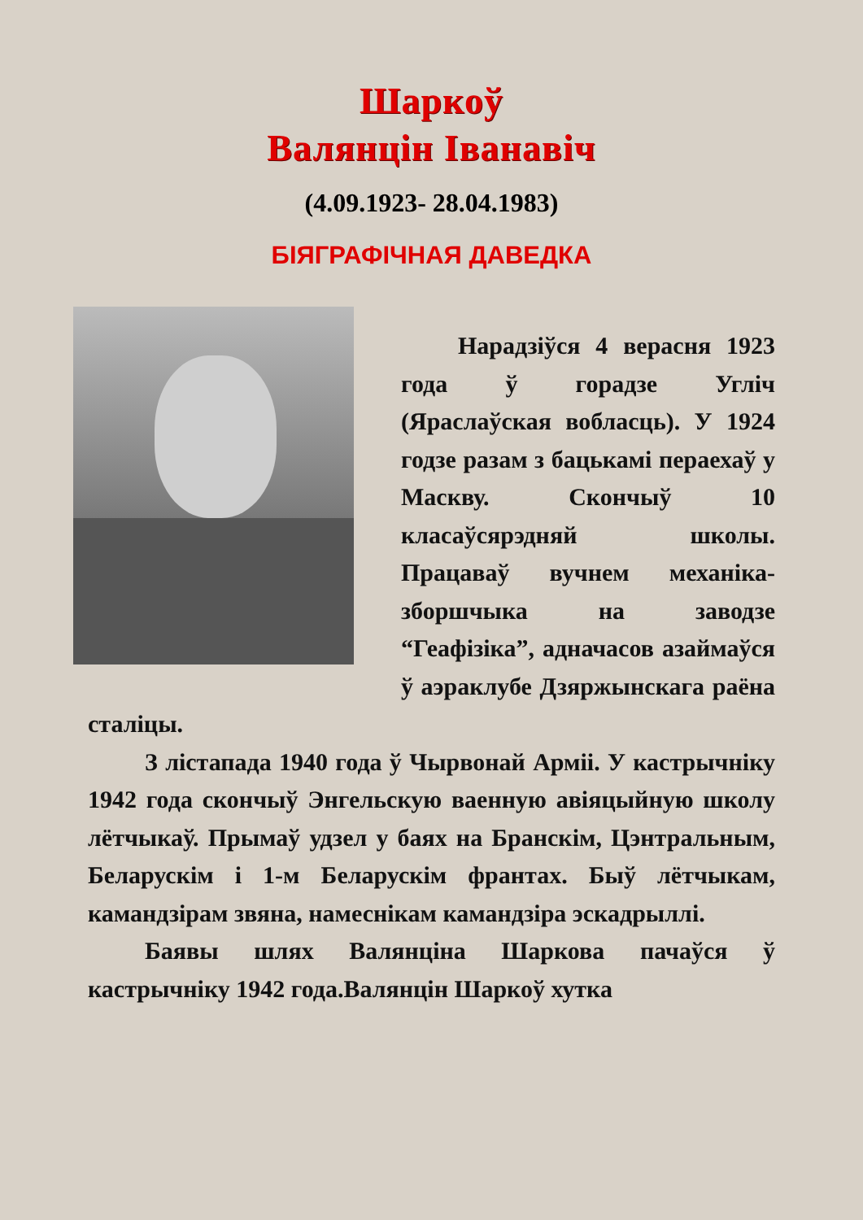Шаркоў
Валянцін Іванавіч
(4.09.1923- 28.04.1983)
БІЯГРАФІЧНАЯ ДАВЕДКА
Нарадзіўся 4 верасня 1923 года ў горадзе Угліч (Яраслаўская вобласць). У 1924 годзе разам з бацькамі пераехаў у Маскву. Скончыў 10 класаўсярэдняй школы. Працаваў вучнем механіка-зборшчыка на заводзе “Геафізіка”, адначасов азаймаўся ў аэраклубе Дзяржынскага раёна сталіцы.
З лістапада 1940 года ў Чырвонай Арміі. У кастрычніку 1942 года скончыў Энгельскую ваенную авіяцыйную школу лётчыкаў. Прымаў удзел у баях на Бранскім, Цэнтральным, Беларускім і 1-м Беларускім франтах. Быў лётчыкам, камандзірам звяна, намеснікам камандзіра эскадрыллі.
Баявы шлях Валянціна Шаркова пачаўся ў кастрычніку 1942 года.Валянцін Шаркоў хутка